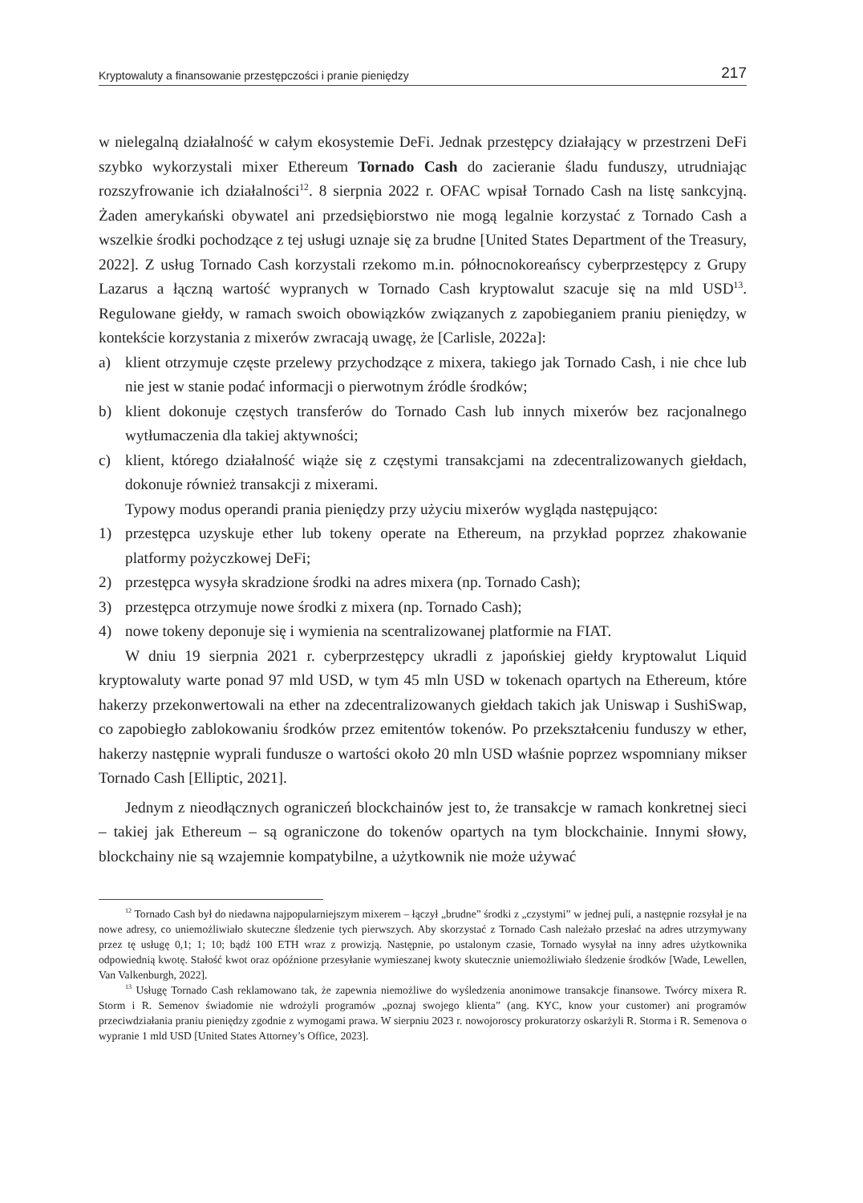Kryptowaluty a finansowanie przestępczości i pranie pieniędzy 217
w nielegalną działalność w całym ekosystemie DeFi. Jednak przestępcy działający w przestrzeni DeFi szybko wykorzystali mixer Ethereum Tornado Cash do zacieranie śladu funduszy, utrudniając rozszyfrowanie ich działalności<sup>12</sup>. 8 sierpnia 2022 r. OFAC wpisał Tornado Cash na listę sankcyjną. Żaden amerykański obywatel ani przedsiębiorstwo nie mogą legalnie korzystać z Tornado Cash a wszelkie środki pochodzące z tej usługi uznaje się za brudne [United States Department of the Treasury, 2022]. Z usług Tornado Cash korzystali rzekomo m.in. północnokoreańscy cyberprzestępcy z Grupy Lazarus a łączną wartość wypranych w Tornado Cash kryptowalut szacuje się na mld USD<sup>13</sup>. Regulowane giełdy, w ramach swoich obowiązków związanych z zapobieganiem praniu pieniędzy, w kontekście korzystania z mixerów zwracają uwagę, że [Carlisle, 2022a]:
a) klient otrzymuje częste przelewy przychodzące z mixera, takiego jak Tornado Cash, i nie chce lub nie jest w stanie podać informacji o pierwotnym źródle środków;
b) klient dokonuje częstych transferów do Tornado Cash lub innych mixerów bez racjonalnego wytłumaczenia dla takiej aktywności;
c) klient, którego działalność wiąże się z częstymi transakcjami na zdecentralizowanych giełdach, dokonuje również transakcji z mixerami.
Typowy modus operandi prania pieniędzy przy użyciu mixerów wygląda następująco:
1) przestępca uzyskuje ether lub tokeny operate na Ethereum, na przykład poprzez zhakowanie platformy pożyczkowej DeFi;
2) przestępca wysyła skradzione środki na adres mixera (np. Tornado Cash);
3) przestępca otrzymuje nowe środki z mixera (np. Tornado Cash);
4) nowe tokeny deponuje się i wymienia na scentralizowanej platformie na FIAT.
W dniu 19 sierpnia 2021 r. cyberprzestępcy ukradli z japońskiej giełdy kryptowalut Liquid kryptowaluty warte ponad 97 mld USD, w tym 45 mln USD w tokenach opartych na Ethereum, które hakerzy przekonwertowali na ether na zdecentralizowanych giełdach takich jak Uniswap i SushiSwap, co zapobiegło zablokowaniu środków przez emitentów tokenów. Po przekształceniu funduszy w ether, hakerzy następnie wyprali fundusze o wartości około 20 mln USD właśnie poprzez wspomniany mikser Tornado Cash [Elliptic, 2021].
Jednym z nieodłącznych ograniczeń blockchainów jest to, że transakcje w ramach konkretnej sieci – takiej jak Ethereum – są ograniczone do tokenów opartych na tym blockchainie. Innymi słowy, blockchainy nie są wzajemnie kompatybilne, a użytkownik nie może używać
<sup>12</sup> Tornado Cash był do niedawna najpopularniejszym mixerem – łączył „brudne” środki z „czystymi” w jednej puli, a następnie rozsyłał je na nowe adresy, co uniemożliwiało skuteczne śledzenie tych pierwszych. Aby skorzystać z Tornado Cash należało przesłać na adres utrzymywany przez tę usługę 0,1; 1; 10; bądź 100 ETH wraz z prowizją. Następnie, po ustalonym czasie, Tornado wysyłał na inny adres użytkownika odpowiednią kwotę. Stałość kwot oraz opóźnione przesyłanie wymieszanej kwoty skutecznie uniemożliwiało śledzenie środków [Wade, Lewellen, Van Valkenburgh, 2022].
<sup>13</sup> Usługę Tornado Cash reklamowano tak, że zapewnia niemożliwe do wyśledzenia anonimowe transakcje finansowe. Twórcy mixera R. Storm i R. Semenov świadomie nie wdrożyli programów „poznaj swojego klienta” (ang. KYC, know your customer) ani programów przeciwdziałania praniu pieniędzy zgodnie z wymogami prawa. W sierpniu 2023 r. nowojoroscy prokuratorzy oskarżyli R. Storma i R. Semenova o wypranie 1 mld USD [United States Attorney’s Office, 2023].